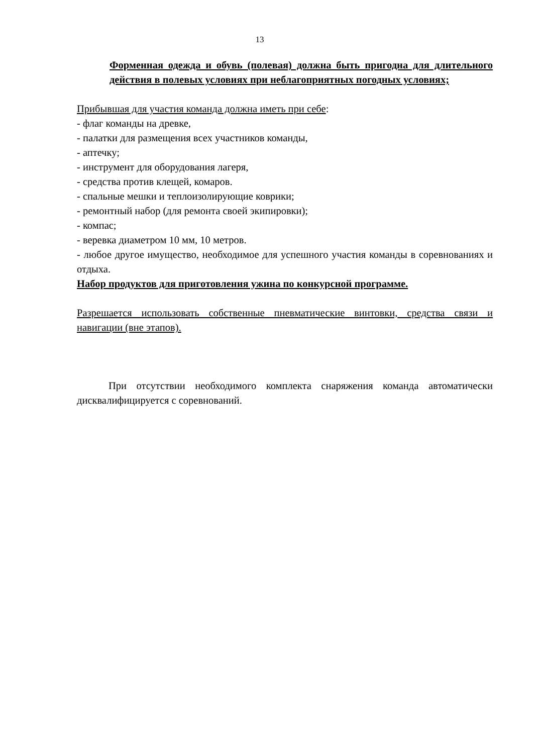13
Форменная одежда и обувь (полевая) должна быть пригодна для длительного действия в полевых условиях при неблагоприятных погодных условиях;
Прибывшая для участия команда должна иметь при себе:
- флаг команды на древке,
- палатки для размещения всех участников команды,
- аптечку;
- инструмент для оборудования лагеря,
- средства против клещей, комаров.
- спальные мешки и теплоизолирующие коврики;
- ремонтный набор (для ремонта своей экипировки);
- компас;
- веревка диаметром 10 мм, 10 метров.
- любое другое имущество, необходимое для успешного участия команды в соревнованиях и отдыха.
Набор продуктов для приготовления ужина по конкурсной программе.
Разрешается использовать собственные пневматические винтовки, средства связи и навигации (вне этапов).
При отсутствии необходимого комплекта снаряжения команда автоматически дисквалифицируется с соревнований.